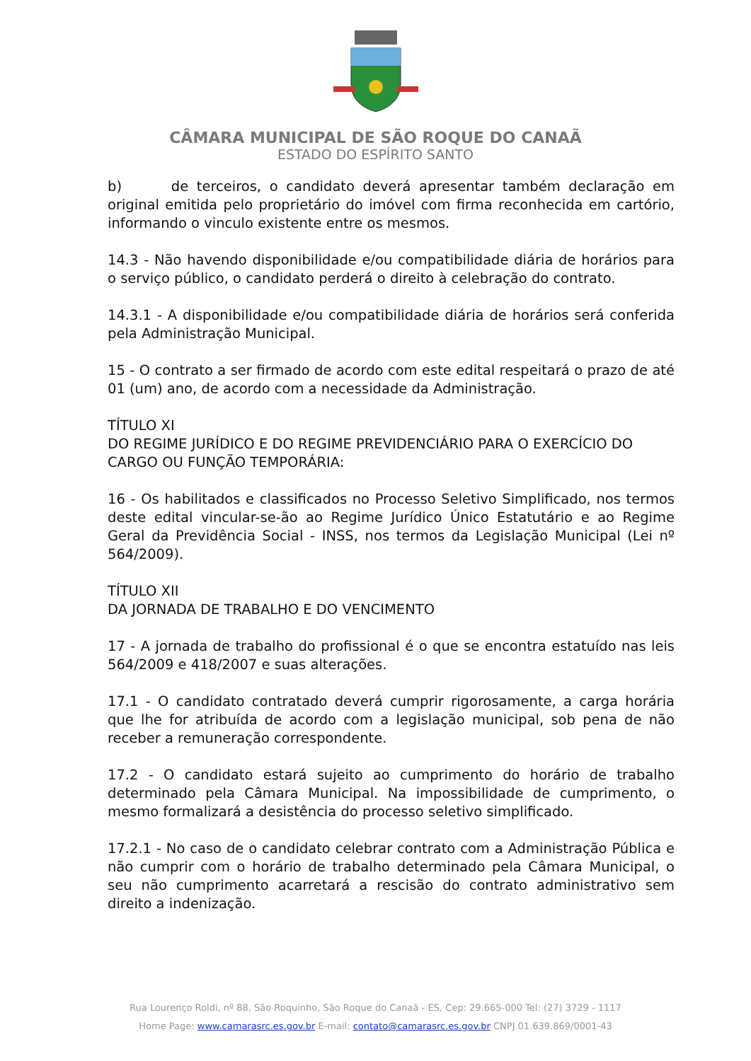CÂMARA MUNICIPAL DE SÃO ROQUE DO CANAÃ
ESTADO DO ESPÍRITO SANTO
b) de terceiros, o candidato deverá apresentar também declaração em original emitida pelo proprietário do imóvel com firma reconhecida em cartório, informando o vinculo existente entre os mesmos.
14.3 - Não havendo disponibilidade e/ou compatibilidade diária de horários para o serviço público, o candidato perderá o direito à celebração do contrato.
14.3.1 - A disponibilidade e/ou compatibilidade diária de horários será conferida pela Administração Municipal.
15 - O contrato a ser firmado de acordo com este edital respeitará o prazo de até 01 (um) ano, de acordo com a necessidade da Administração.
TÍTULO XI
DO REGIME JURÍDICO E DO REGIME PREVIDENCIÁRIO PARA O EXERCÍCIO DO CARGO OU FUNÇÃO TEMPORÁRIA:
16 - Os habilitados e classificados no Processo Seletivo Simplificado, nos termos deste edital vincular-se-ão ao Regime Jurídico Único Estatutário e ao Regime Geral da Previdência Social - INSS, nos termos da Legislação Municipal (Lei nº 564/2009).
TÍTULO XII
DA JORNADA DE TRABALHO E DO VENCIMENTO
17 - A jornada de trabalho do profissional é o que se encontra estatuído nas leis 564/2009 e 418/2007 e suas alterações.
17.1 - O candidato contratado deverá cumprir rigorosamente, a carga horária que lhe for atribuída de acordo com a legislação municipal, sob pena de não receber a remuneração correspondente.
17.2 - O candidato estará sujeito ao cumprimento do horário de trabalho determinado pela Câmara Municipal. Na impossibilidade de cumprimento, o mesmo formalizará a desistência do processo seletivo simplificado.
17.2.1 - No caso de o candidato celebrar contrato com a Administração Pública e não cumprir com o horário de trabalho determinado pela Câmara Municipal, o seu não cumprimento acarretará a rescisão do contrato administrativo sem direito a indenização.
Rua Lourenço Roldi, nº 88, São Roquinho, São Roque do Canaã - ES, Cep: 29.665-000 Tel: (27) 3729 - 1117
Home Page: www.camarasrc.es.gov.br E-mail: contato@camarasrc.es.gov.br CNPJ 01.639.869/0001-43